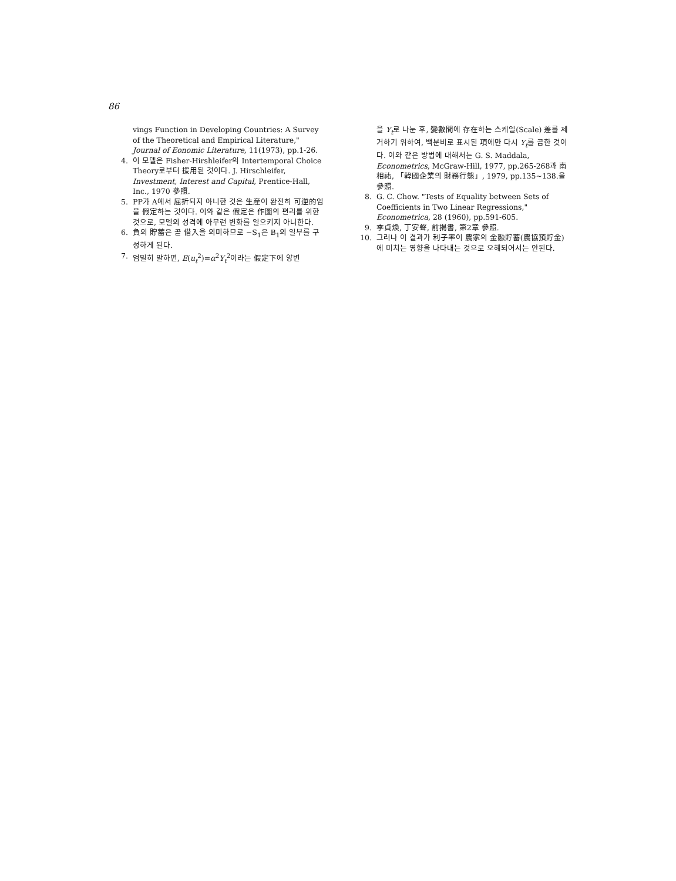86
vings Function in Developing Countries: A Survey of the Theoretical and Empirical Literature," Journal of Eonomic Literature, 11(1973), pp.1-26.
4. 이 모델은 Fisher-Hirshleifer의 Intertemporal Choice Theory로부터 援用된 것이다. J. Hirschleifer, Investment, Interest and Capital, Prentice-Hall, Inc., 1970 參照.
5. PP가 A에서 屈折되지 아니한 것은 生産이 완전히 可逆的임을 假定하는 것이다. 이와 같은 假定은 作圖의 편리를 위한 것으로, 모델의 성격에 아무런 변화를 일으키지 아니한다.
6. 負의 貯蓄은 곧 借入을 의미하므로 −S<sub>1</sub>은 B<sub>1</sub>의 일부를 구성하게 된다.
7. 엄밀히 말하면, E(u<sub>t</sub><sup>2</sup>)=α<sup>2</sup>Y<sub>t</sub><sup>2</sup>이라는 假定下에 양변
을 Y<sub>t</sub>로 나눈 후, 變數間에 存在하는 스케일(Scale) 差를 제거하기 위하여, 백분비로 표시된 項에만 다시 Y<sub>t</sub>를 곱한 것이다. 이와 같은 방법에 대해서는 G. S. Maddala, Econometrics, McGraw-Hill, 1977, pp.265-268과 南相祐, 「韓國企業의 財務行態」, 1979, pp.135~138.을 參照.
8. G. C. Chow. "Tests of Equality between Sets of Coefficients in Two Linear Regressions," Econometrica, 28 (1960), pp.591-605.
9. 李貞煥, 丁安聲, 前揭書, 第2章 參照.
10. 그러나 이 결과가 利子率이 農家의 金融貯蓄(農協預貯金)에 미치는 영향을 나타내는 것으로 오해되어서는 안된다.